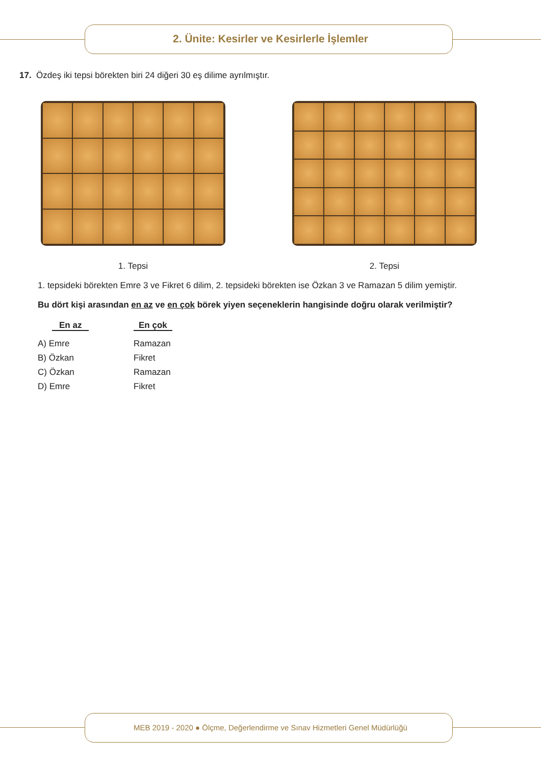2. Ünite: Kesirler ve Kesirlerle İşlemler
17. Özdeş iki tepsi börekten biri 24 diğeri 30 eş dilime ayrılmıştır.
1. Tepsi 2. Tepsi
1. tepsideki börekten Emre 3 ve Fikret 6 dilim, 2. tepsideki börekten ise Özkan 3 ve Ramazan 5 dilim yemiştir.
Bu dört kişi arasından en az ve en çok börek yiyen seçeneklerin hangisinde doğru olarak verilmiştir?
En az En çok
A) Emre Ramazan
B) Özkan Fikret
C) Özkan Ramazan
D) Emre Fikret
MEB 2019 - 2020 ● Ölçme, Değerlendirme ve Sınav Hizmetleri Genel Müdürlüğü